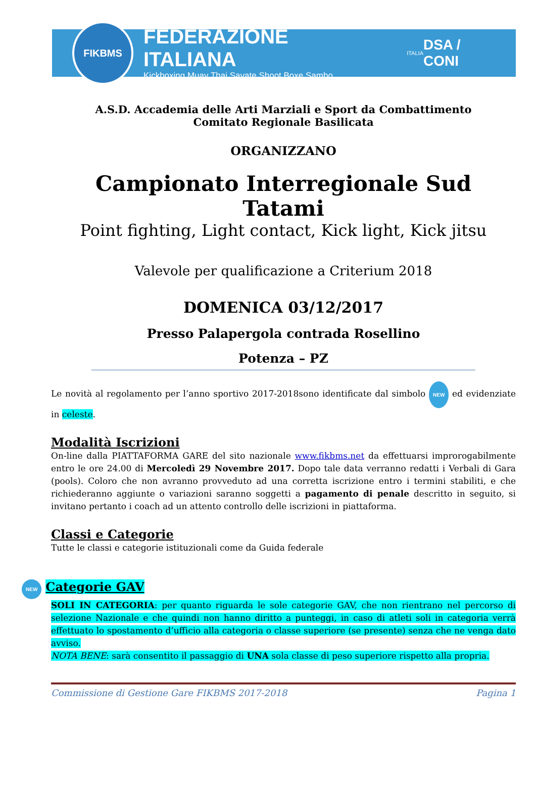FIKBMS
FEDERAZIONE ITALIANA
Kickboxing Muay Thai Savate Shoot Boxe Sambo
ITALIA
DSA / CONI
A.S.D. Accademia delle Arti Marziali e Sport da Combattimento
Comitato Regionale Basilicata
ORGANIZZANO
Campionato Interregionale Sud Tatami
Point fighting, Light contact, Kick light, Kick jitsu
Valevole per qualificazione a Criterium 2018
DOMENICA 03/12/2017
Presso Palapergola contrada Rosellino
Potenza – PZ
Le novità al regolamento per l’anno sportivo 2017-2018sono identificate dal simbolo NEW ed evidenziate in celeste.
Modalità Iscrizioni
On-line dalla PIATTAFORMA GARE del sito nazionale www.fikbms.net da effettuarsi improrogabilmente entro le ore 24.00 di Mercoledì 29 Novembre 2017. Dopo tale data verranno redatti i Verbali di Gara (pools). Coloro che non avranno provveduto ad una corretta iscrizione entro i termini stabiliti, e che richiederanno aggiunte o variazioni saranno soggetti a pagamento di penale descritto in seguito, si invitano pertanto i coach ad un attento controllo delle iscrizioni in piattaforma.
Classi e Categorie
Tutte le classi e categorie istituzionali come da Guida federale
NEW Categorie GAV
SOLI IN CATEGORIA: per quanto riguarda le sole categorie GAV, che non rientrano nel percorso di selezione Nazionale e che quindi non hanno diritto a punteggi, in caso di atleti soli in categoria verrà effettuato lo spostamento d’ufficio alla categoria o classe superiore (se presente) senza che ne venga dato avviso.
NOTA BENE: sarà consentito il passaggio di UNA sola classe di peso superiore rispetto alla propria.
Commissione di Gestione Gare FIKBMS 2017-2018 Pagina 1